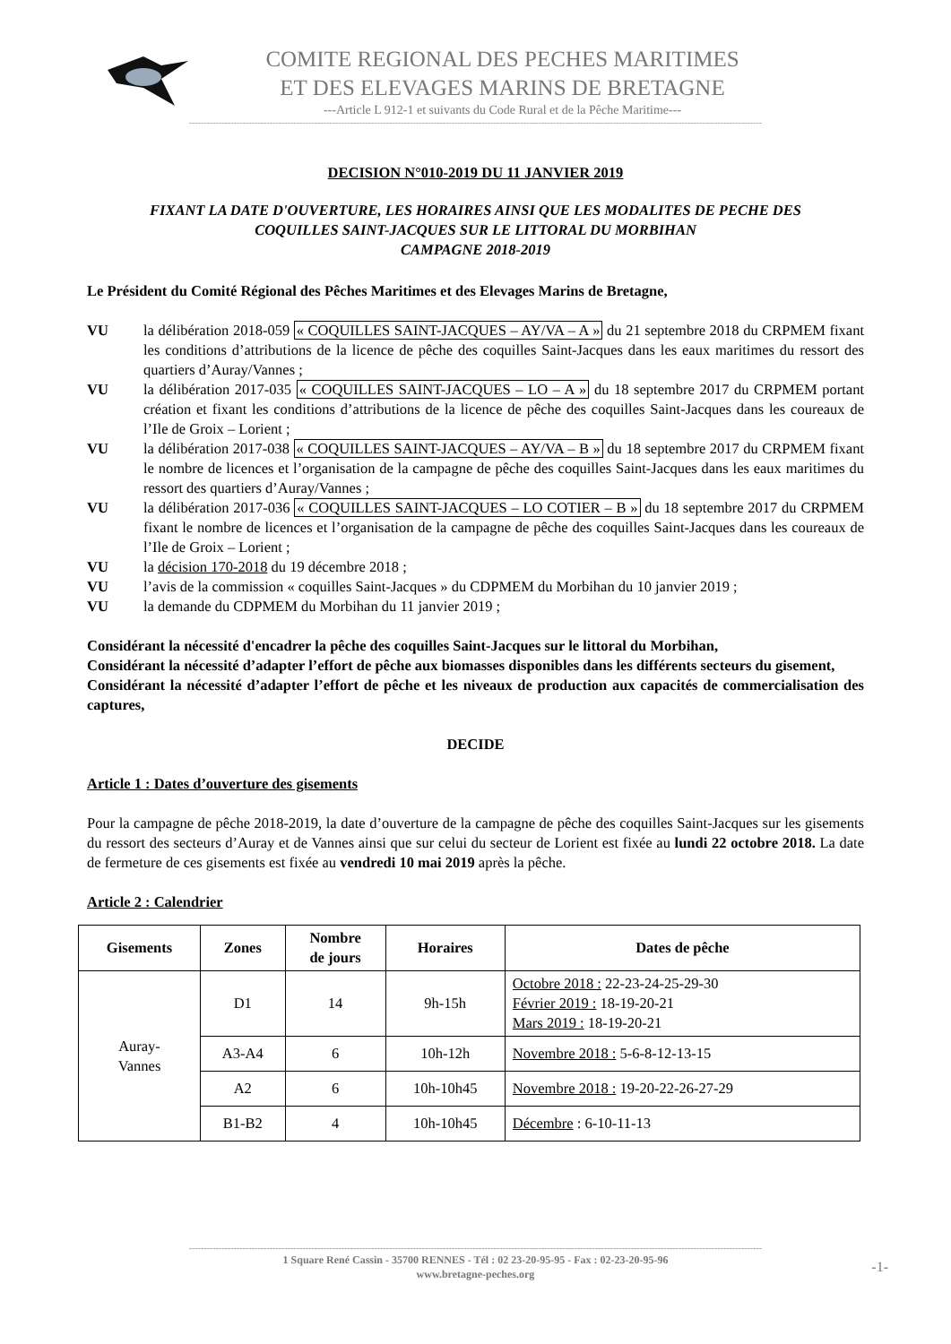COMITE REGIONAL DES PECHES MARITIMES
ET DES ELEVAGES MARINS DE BRETAGNE
---Article L 912-1 et suivants du Code Rural et de la Pêche Maritime---
------------------------------------------------------------------------------------------------------------------------------------------------------------------------------------------------
DECISION N°010-2019 DU 11 JANVIER 2019
FIXANT LA DATE D'OUVERTURE, LES HORAIRES AINSI QUE LES MODALITES DE PECHE DES
COQUILLES SAINT-JACQUES SUR LE LITTORAL DU MORBIHAN
CAMPAGNE 2018-2019
Le Président du Comité Régional des Pêches Maritimes et des Elevages Marins de Bretagne,
VU la délibération 2018-059 « COQUILLES SAINT-JACQUES – AY/VA – A » du 21 septembre 2018 du CRPMEM fixant les conditions d’attributions de la licence de pêche des coquilles Saint-Jacques dans les eaux maritimes du ressort des quartiers d’Auray/Vannes ;
VU la délibération 2017-035 « COQUILLES SAINT-JACQUES – LO – A » du 18 septembre 2017 du CRPMEM portant création et fixant les conditions d’attributions de la licence de pêche des coquilles Saint-Jacques dans les coureaux de l’Ile de Groix – Lorient ;
VU la délibération 2017-038 « COQUILLES SAINT-JACQUES – AY/VA – B » du 18 septembre 2017 du CRPMEM fixant le nombre de licences et l’organisation de la campagne de pêche des coquilles Saint-Jacques dans les eaux maritimes du ressort des quartiers d’Auray/Vannes ;
VU la délibération 2017-036 « COQUILLES SAINT-JACQUES – LO COTIER – B » du 18 septembre 2017 du CRPMEM fixant le nombre de licences et l’organisation de la campagne de pêche des coquilles Saint-Jacques dans les coureaux de l’Ile de Groix – Lorient ;
VU la décision 170-2018 du 19 décembre 2018 ;
VU l’avis de la commission « coquilles Saint-Jacques » du CDPMEM du Morbihan du 10 janvier 2019 ;
VU la demande du CDPMEM du Morbihan du 11 janvier 2019 ;
Considérant la nécessité d'encadrer la pêche des coquilles Saint-Jacques sur le littoral du Morbihan,
Considérant la nécessité d’adapter l’effort de pêche aux biomasses disponibles dans les différents secteurs du gisement,
Considérant la nécessité d’adapter l’effort de pêche et les niveaux de production aux capacités de commercialisation des captures,
DECIDE
Article 1 : Dates d’ouverture des gisements
Pour la campagne de pêche 2018-2019, la date d’ouverture de la campagne de pêche des coquilles Saint-Jacques sur les gisements du ressort des secteurs d’Auray et de Vannes ainsi que sur celui du secteur de Lorient est fixée au lundi 22 octobre 2018. La date de fermeture de ces gisements est fixée au vendredi 10 mai 2019 après la pêche.
Article 2 : Calendrier
| Gisements | Zones | Nombre de jours | Horaires | Dates de pêche |
| --- | --- | --- | --- | --- |
| Auray- Vannes | D1 | 14 | 9h-15h | Octobre 2018 : 22-23-24-25-29-30 Février 2019 : 18-19-20-21 Mars 2019 : 18-19-20-21 |
| | A3-A4 | 6 | 10h-12h | Novembre 2018 : 5-6-8-12-13-15 |
| | A2 | 6 | 10h-10h45 | Novembre 2018 : 19-20-22-26-27-29 |
| | B1-B2 | 4 | 10h-10h45 | Décembre : 6-10-11-13 |
------------------------------------------------------------------------------------------------------------------------------------------------------------------------------------------------
1 Square René Cassin - 35700 RENNES - Tél : 02 23-20-95-95 - Fax : 02-23-20-95-96
www.bretagne-peches.org
-1-